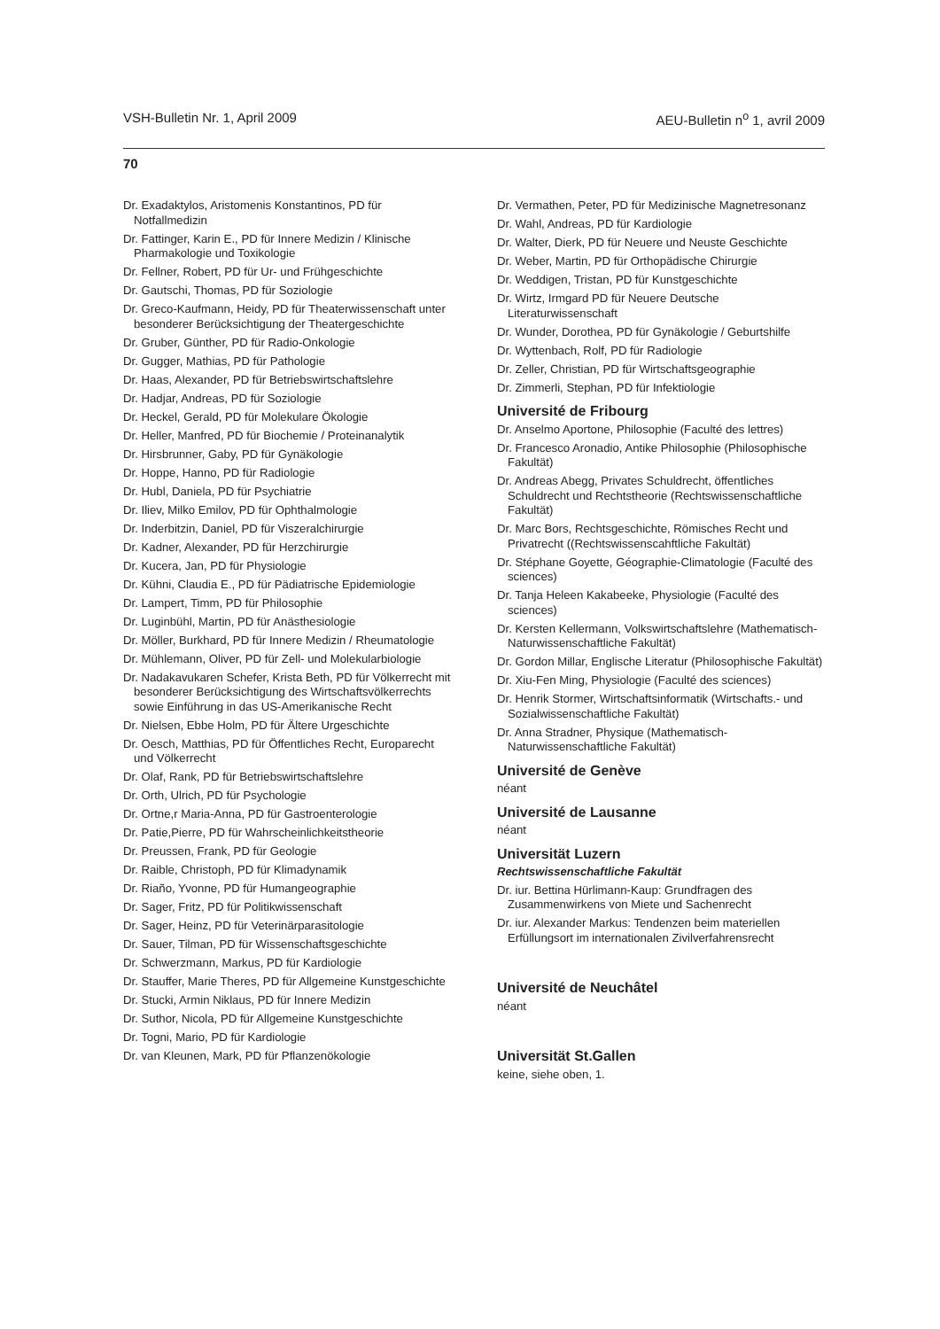VSH-Bulletin Nr. 1, April 2009 AEU-Bulletin n<sup>o</sup> 1, avril 2009
70
Dr. Exadaktylos, Aristomenis Konstantinos, PD für Notfallmedizin
Dr. Fattinger, Karin E., PD für Innere Medizin / Klinische Pharmakologie und Toxikologie
Dr. Fellner, Robert, PD für Ur- und Frühgeschichte
Dr. Gautschi, Thomas, PD für Soziologie
Dr. Greco-Kaufmann, Heidy, PD für Theaterwissenschaft unter besonderer Berücksichtigung der Theatergeschichte
Dr. Gruber, Günther, PD für Radio-Onkologie
Dr. Gugger, Mathias, PD für Pathologie
Dr. Haas, Alexander, PD für Betriebswirtschaftslehre
Dr. Hadjar, Andreas, PD für Soziologie
Dr. Heckel, Gerald, PD für Molekulare Ökologie
Dr. Heller, Manfred, PD für Biochemie / Proteinanalytik
Dr. Hirsbrunner, Gaby, PD für Gynäkologie
Dr. Hoppe, Hanno, PD für Radiologie
Dr. Hubl, Daniela, PD für Psychiatrie
Dr. Iliev, Milko Emilov, PD für Ophthalmologie
Dr. Inderbitzin, Daniel, PD für Viszeralchirurgie
Dr. Kadner, Alexander, PD für Herzchirurgie
Dr. Kucera, Jan, PD für Physiologie
Dr. Kühni, Claudia E., PD für Pädiatrische Epidemiologie
Dr. Lampert, Timm, PD für Philosophie
Dr. Luginbühl, Martin, PD für Anästhesiologie
Dr. Möller, Burkhard, PD für Innere Medizin / Rheumatologie
Dr. Mühlemann, Oliver, PD für Zell- und Molekularbiologie
Dr. Nadakavukaren Schefer, Krista Beth, PD für Völkerrecht mit besonderer Berücksichtigung des Wirtschaftsvölkerrechts sowie Einführung in das US-Amerikanische Recht
Dr. Nielsen, Ebbe Holm, PD für Ältere Urgeschichte
Dr. Oesch, Matthias, PD für Öffentliches Recht, Europarecht und Völkerrecht
Dr. Olaf, Rank, PD für Betriebswirtschaftslehre
Dr. Orth, Ulrich, PD für Psychologie
Dr. Ortne,r Maria-Anna, PD für Gastroenterologie
Dr. Patie,Pierre, PD für Wahrscheinlichkeitstheorie
Dr. Preussen, Frank, PD für Geologie
Dr. Raible, Christoph, PD für Klimadynamik
Dr. Riaño, Yvonne, PD für Humangeographie
Dr. Sager, Fritz, PD für Politikwissenschaft
Dr. Sager, Heinz, PD für Veterinärparasitologie
Dr. Sauer, Tilman, PD für Wissenschaftsgeschichte
Dr. Schwerzmann, Markus, PD für Kardiologie
Dr. Stauffer, Marie Theres, PD für Allgemeine Kunstgeschichte
Dr. Stucki, Armin Niklaus, PD für Innere Medizin
Dr. Suthor, Nicola, PD für Allgemeine Kunstgeschichte
Dr. Togni, Mario, PD für Kardiologie
Dr. van Kleunen, Mark, PD für Pflanzenökologie
Dr. Vermathen, Peter, PD für Medizinische Magnetresonanz
Dr. Wahl, Andreas, PD für Kardiologie
Dr. Walter, Dierk, PD für Neuere und Neuste Geschichte
Dr. Weber, Martin, PD für Orthopädische Chirurgie
Dr. Weddigen, Tristan, PD für Kunstgeschichte
Dr. Wirtz, Irmgard PD für Neuere Deutsche Literaturwissenschaft
Dr. Wunder, Dorothea, PD für Gynäkologie / Geburtshilfe
Dr. Wyttenbach, Rolf, PD für Radiologie
Dr. Zeller, Christian, PD für Wirtschaftsgeographie
Dr. Zimmerli, Stephan, PD für Infektiologie
Université de Fribourg
Dr. Anselmo Aportone, Philosophie (Faculté des lettres)
Dr. Francesco Aronadio, Antike Philosophie (Philosophische Fakultät)
Dr. Andreas Abegg, Privates Schuldrecht, öffentliches Schuldrecht und Rechtstheorie (Rechtswissenschaftliche Fakultät)
Dr. Marc Bors, Rechtsgeschichte, Römisches Recht und Privatrecht ((Rechtswissenscahftliche Fakultät)
Dr. Stéphane Goyette, Géographie-Climatologie (Faculté des sciences)
Dr. Tanja Heleen Kakabeeke, Physiologie (Faculté des sciences)
Dr. Kersten Kellermann, Volkswirtschaftslehre (Mathematisch-Naturwissenschaftliche Fakultät)
Dr. Gordon Millar, Englische Literatur (Philosophische Fakultät)
Dr. Xiu-Fen Ming, Physiologie (Faculté des sciences)
Dr. Henrik Stormer, Wirtschaftsinformatik (Wirtschafts.- und Sozialwissenschaftliche Fakultät)
Dr. Anna Stradner, Physique (Mathematisch-Naturwissenschaftliche Fakultät)
Université de Genève
néant
Université de Lausanne
néant
Universität Luzern
Rechtswissenschaftliche Fakultät
Dr. iur. Bettina Hürlimann-Kaup: Grundfragen des Zusammenwirkens von Miete und Sachenrecht
Dr. iur. Alexander Markus: Tendenzen beim materiellen Erfüllungsort im internationalen Zivilverfahrensrecht
Université de Neuchâtel
néant
Universität St.Gallen
keine, siehe oben, 1.